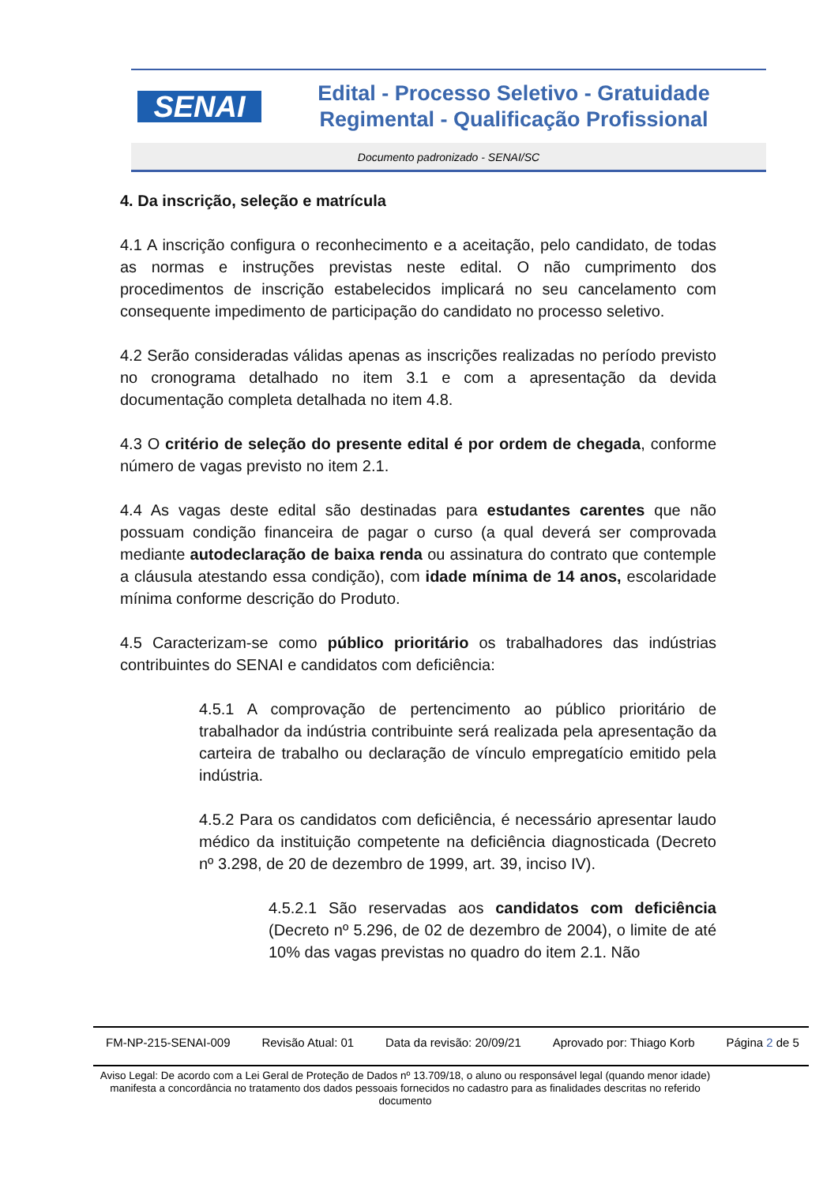SENAI
Edital - Processo Seletivo - Gratuidade
Regimental - Qualificação Profissional
Documento padronizado - SENAI/SC
4. Da inscrição, seleção e matrícula
4.1 A inscrição configura o reconhecimento e a aceitação, pelo candidato, de todas as normas e instruções previstas neste edital. O não cumprimento dos procedimentos de inscrição estabelecidos implicará no seu cancelamento com consequente impedimento de participação do candidato no processo seletivo.
4.2 Serão consideradas válidas apenas as inscrições realizadas no período previsto no cronograma detalhado no item 3.1 e com a apresentação da devida documentação completa detalhada no item 4.8.
4.3 O critério de seleção do presente edital é por ordem de chegada, conforme número de vagas previsto no item 2.1.
4.4 As vagas deste edital são destinadas para estudantes carentes que não possuam condição financeira de pagar o curso (a qual deverá ser comprovada mediante autodeclaração de baixa renda ou assinatura do contrato que contemple a cláusula atestando essa condição), com idade mínima de 14 anos, escolaridade mínima conforme descrição do Produto.
4.5 Caracterizam-se como público prioritário os trabalhadores das indústrias contribuintes do SENAI e candidatos com deficiência:
4.5.1 A comprovação de pertencimento ao público prioritário de trabalhador da indústria contribuinte será realizada pela apresentação da carteira de trabalho ou declaração de vínculo empregatício emitido pela indústria.
4.5.2 Para os candidatos com deficiência, é necessário apresentar laudo médico da instituição competente na deficiência diagnosticada (Decreto nº 3.298, de 20 de dezembro de 1999, art. 39, inciso IV).
4.5.2.1 São reservadas aos candidatos com deficiência (Decreto nº 5.296, de 02 de dezembro de 2004), o limite de até 10% das vagas previstas no quadro do item 2.1. Não
FM-NP-215-SENAI-009 Revisão Atual: 01 Data da revisão: 20/09/21 Aprovado por: Thiago Korb Página 2 de 5
Aviso Legal: De acordo com a Lei Geral de Proteção de Dados nº 13.709/18, o aluno ou responsável legal (quando menor idade) manifesta a concordância no tratamento dos dados pessoais fornecidos no cadastro para as finalidades descritas no referido documento